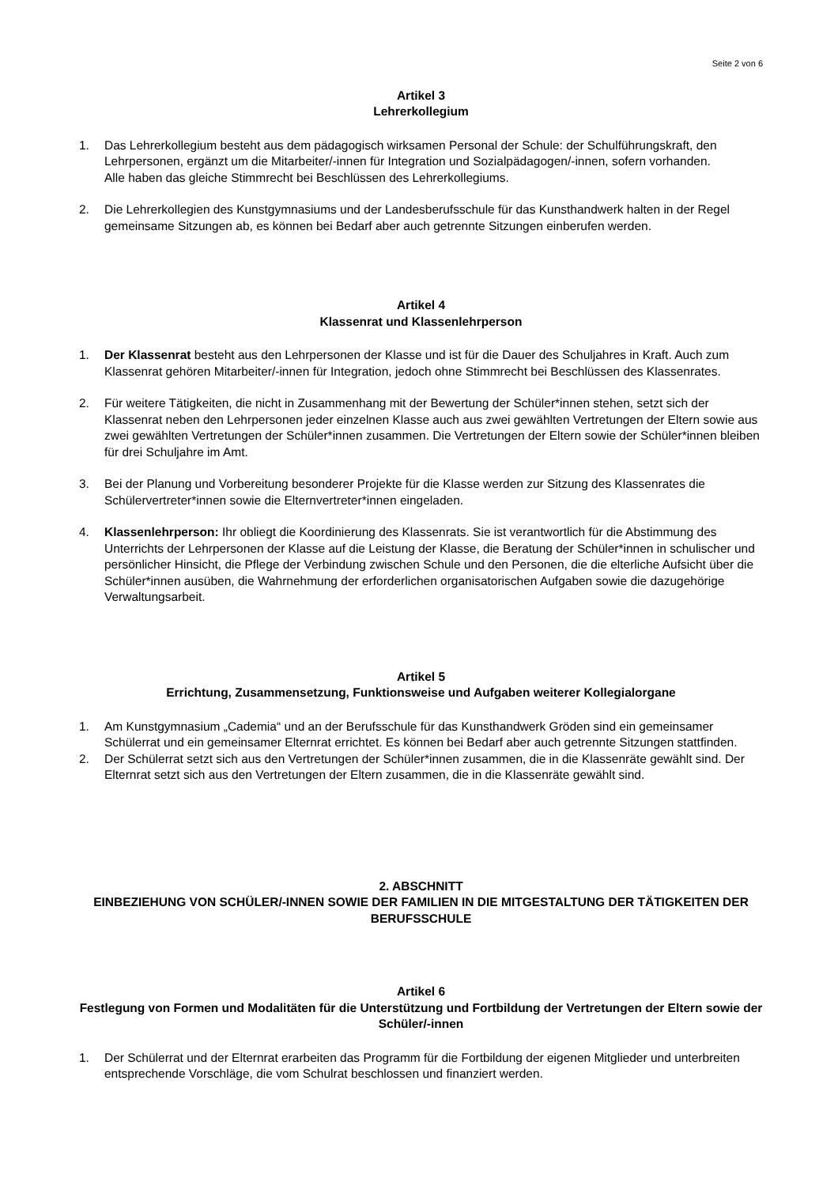Seite 2 von 6
Artikel 3
Lehrerkollegium
1. Das Lehrerkollegium besteht aus dem pädagogisch wirksamen Personal der Schule: der Schulführungskraft, den Lehrpersonen, ergänzt um die Mitarbeiter/-innen für Integration und Sozialpädagogen/-innen, sofern vorhanden.
Alle haben das gleiche Stimmrecht bei Beschlüssen des Lehrerkollegiums.
2. Die Lehrerkollegien des Kunstgymnasiums und der Landesberufsschule für das Kunsthandwerk halten in der Regel gemeinsame Sitzungen ab, es können bei Bedarf aber auch getrennte Sitzungen einberufen werden.
Artikel 4
Klassenrat und Klassenlehrperson
1. Der Klassenrat besteht aus den Lehrpersonen der Klasse und ist für die Dauer des Schuljahres in Kraft. Auch zum Klassenrat gehören Mitarbeiter/-innen für Integration, jedoch ohne Stimmrecht bei Beschlüssen des Klassenrates.
2. Für weitere Tätigkeiten, die nicht in Zusammenhang mit der Bewertung der Schüler*innen stehen, setzt sich der Klassenrat neben den Lehrpersonen jeder einzelnen Klasse auch aus zwei gewählten Vertretungen der Eltern sowie aus zwei gewählten Vertretungen der Schüler*innen zusammen. Die Vertretungen der Eltern sowie der Schüler*innen bleiben für drei Schuljahre im Amt.
3. Bei der Planung und Vorbereitung besonderer Projekte für die Klasse werden zur Sitzung des Klassenrates die Schülervertreter*innen sowie die Elternvertreter*innen eingeladen.
4. Klassenlehrperson: Ihr obliegt die Koordinierung des Klassenrats. Sie ist verantwortlich für die Abstimmung des Unterrichts der Lehrpersonen der Klasse auf die Leistung der Klasse, die Beratung der Schüler*innen in schulischer und persönlicher Hinsicht, die Pflege der Verbindung zwischen Schule und den Personen, die die elterliche Aufsicht über die Schüler*innen ausüben, die Wahrnehmung der erforderlichen organisatorischen Aufgaben sowie die dazugehörige Verwaltungsarbeit.
Artikel 5
Errichtung, Zusammensetzung, Funktionsweise und Aufgaben weiterer Kollegialorgane
1. Am Kunstgymnasium „Cademia“ und an der Berufsschule für das Kunsthandwerk Gröden sind ein gemeinsamer Schülerrat und ein gemeinsamer Elternrat errichtet. Es können bei Bedarf aber auch getrennte Sitzungen stattfinden.
2. Der Schülerrat setzt sich aus den Vertretungen der Schüler*innen zusammen, die in die Klassenräte gewählt sind. Der Elternrat setzt sich aus den Vertretungen der Eltern zusammen, die in die Klassenräte gewählt sind.
2. ABSCHNITT
EINBEZIEHUNG VON SCHÜLER/-INNEN SOWIE DER FAMILIEN IN DIE MITGESTALTUNG DER TÄTIGKEITEN DER BERUFSSCHULE
Artikel 6
Festlegung von Formen und Modalitäten für die Unterstützung und Fortbildung der Vertretungen der Eltern sowie der Schüler/-innen
1. Der Schülerrat und der Elternrat erarbeiten das Programm für die Fortbildung der eigenen Mitglieder und unterbreiten entsprechende Vorschläge, die vom Schulrat beschlossen und finanziert werden.